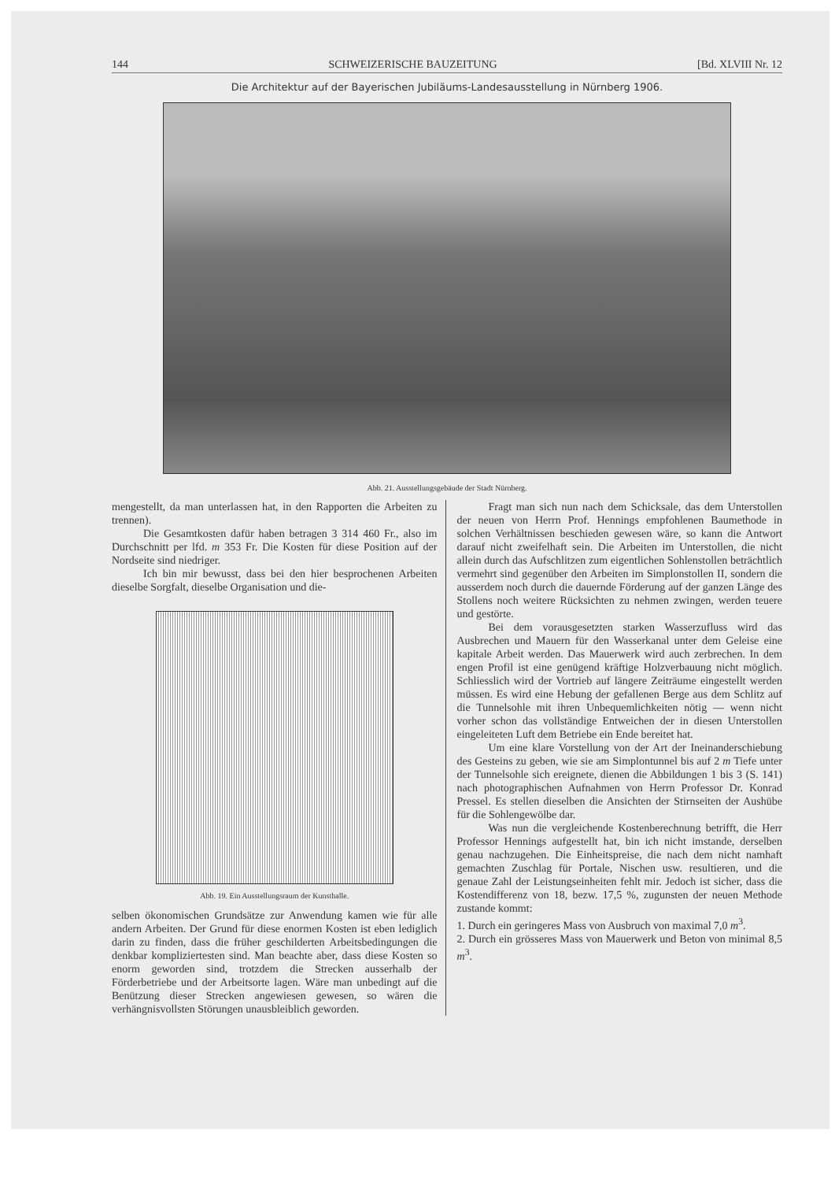144 SCHWEIZERISCHE BAUZEITUNG [Bd. XLVIII Nr. 12
Die Architektur auf der Bayerischen Jubiläums-Landesausstellung in Nürnberg 1906.
Abb. 21. Ausstellungsgebäude der Stadt Nürnberg.
mengestellt, da man unterlassen hat, in den Rapporten die Arbeiten zu trennen).
Die Gesamtkosten dafür haben betragen 3 314 460 Fr., also im Durchschnitt per lfd. m 353 Fr. Die Kosten für diese Position auf der Nordseite sind niedriger.
Ich bin mir bewusst, dass bei den hier besprochenen Arbeiten dieselbe Sorgfalt, dieselbe Organisation und die-
Abb. 19. Ein Ausstellungsraum der Kunsthalle.
selben ökonomischen Grundsätze zur Anwendung kamen wie für alle andern Arbeiten. Der Grund für diese enormen Kosten ist eben lediglich darin zu finden, dass die früher geschilderten Arbeitsbedingungen die denkbar kompliziertesten sind. Man beachte aber, dass diese Kosten so enorm geworden sind, trotzdem die Strecken ausserhalb der Förderbetriebe und der Arbeitsorte lagen. Wäre man unbedingt auf die Benützung dieser Strecken angewiesen gewesen, so wären die verhängnisvollsten Störungen unausbleiblich geworden.
Fragt man sich nun nach dem Schicksale, das dem Unterstollen der neuen von Herrn Prof. Hennings empfohlenen Baumethode in solchen Verhältnissen beschieden gewesen wäre, so kann die Antwort darauf nicht zweifelhaft sein. Die Arbeiten im Unterstollen, die nicht allein durch das Aufschlitzen zum eigentlichen Sohlenstollen beträchtlich vermehrt sind gegenüber den Arbeiten im Simplonstollen II, sondern die ausserdem noch durch die dauernde Förderung auf der ganzen Länge des Stollens noch weitere Rücksichten zu nehmen zwingen, werden teuere und gestörte.
Bei dem vorausgesetzten starken Wasserzufluss wird das Ausbrechen und Mauern für den Wasserkanal unter dem Geleise eine kapitale Arbeit werden. Das Mauerwerk wird auch zerbrechen. In dem engen Profil ist eine genügend kräftige Holzverbauung nicht möglich. Schliesslich wird der Vortrieb auf längere Zeiträume eingestellt werden müssen. Es wird eine Hebung der gefallenen Berge aus dem Schlitz auf die Tunnelsohle mit ihren Unbequemlichkeiten nötig — wenn nicht vorher schon das vollständige Entweichen der in diesen Unterstollen eingeleiteten Luft dem Betriebe ein Ende bereitet hat.
Um eine klare Vorstellung von der Art der Ineinanderschiebung des Gesteins zu geben, wie sie am Simplontunnel bis auf 2 m Tiefe unter der Tunnelsohle sich ereignete, dienen die Abbildungen 1 bis 3 (S. 141) nach photographischen Aufnahmen von Herrn Professor Dr. Konrad Pressel. Es stellen dieselben die Ansichten der Stirnseiten der Aushübe für die Sohlengewölbe dar.
Was nun die vergleichende Kostenberechnung betrifft, die Herr Professor Hennings aufgestellt hat, bin ich nicht imstande, derselben genau nachzugehen. Die Einheitspreise, die nach dem nicht namhaft gemachten Zuschlag für Portale, Nischen usw. resultieren, und die genaue Zahl der Leistungseinheiten fehlt mir. Jedoch ist sicher, dass die Kostendifferenz von 18, bezw. 17,5 %, zugunsten der neuen Methode zustande kommt:
1. Durch ein geringeres Mass von Ausbruch von maximal 7,0 m<sup>3</sup>.
2. Durch ein grösseres Mass von Mauerwerk und Beton von minimal 8,5 m<sup>3</sup>.